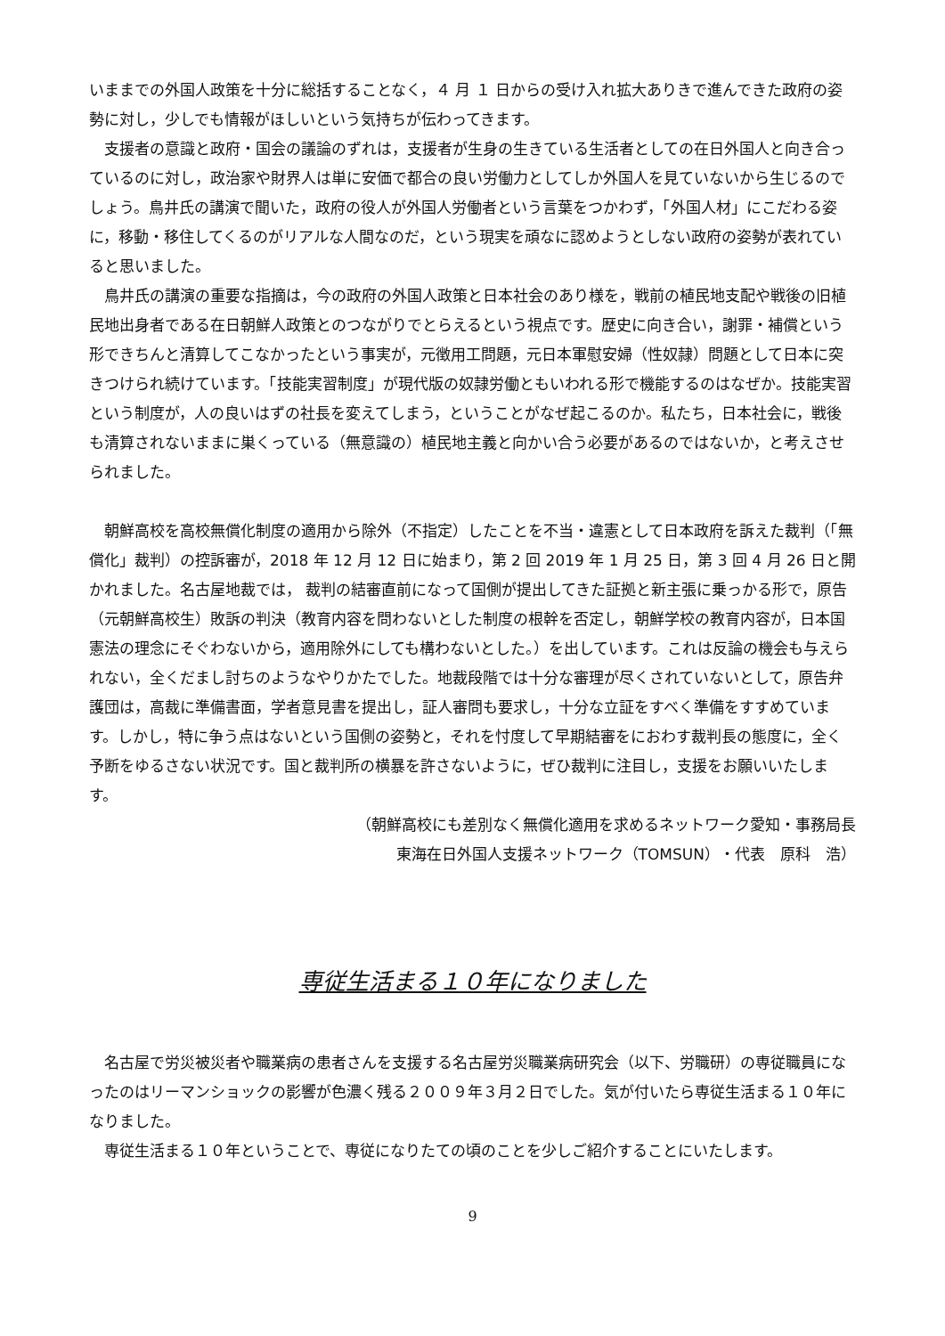いままでの外国人政策を十分に総括することなく，４ 月 １ 日からの受け入れ拡大ありきで進んできた政府の姿勢に対し，少しでも情報がほしいという気持ちが伝わってきます。
支援者の意識と政府・国会の議論のずれは，支援者が生身の生きている生活者としての在日外国人と向き合っているのに対し，政治家や財界人は単に安価で都合の良い労働力としてしか外国人を見ていないから生じるのでしょう。鳥井氏の講演で聞いた，政府の役人が外国人労働者という言葉をつかわず，「外国人材」にこだわる姿に，移動・移住してくるのがリアルな人間なのだ，という現実を頑なに認めようとしない政府の姿勢が表れていると思いました。
鳥井氏の講演の重要な指摘は，今の政府の外国人政策と日本社会のあり様を，戦前の植民地支配や戦後の旧植民地出身者である在日朝鮮人政策とのつながりでとらえるという視点です。歴史に向き合い，謝罪・補償という形できちんと清算してこなかったという事実が，元徴用工問題，元日本軍慰安婦（性奴隷）問題として日本に突きつけられ続けています。「技能実習制度」が現代版の奴隷労働ともいわれる形で機能するのはなぜか。技能実習という制度が，人の良いはずの社長を変えてしまう，ということがなぜ起こるのか。私たち，日本社会に，戦後も清算されないままに巣くっている（無意識の）植民地主義と向かい合う必要があるのではないか，と考えさせられました。
朝鮮高校を高校無償化制度の適用から除外（不指定）したことを不当・違憲として日本政府を訴えた裁判（「無償化」裁判）の控訴審が，2018 年 12 月 12 日に始まり，第 2 回 2019 年 1 月 25 日，第 3 回 4 月 26 日と開かれました。名古屋地裁では， 裁判の結審直前になって国側が提出してきた証拠と新主張に乗っかる形で，原告（元朝鮮高校生）敗訴の判決（教育内容を問わないとした制度の根幹を否定し，朝鮮学校の教育内容が，日本国憲法の理念にそぐわないから，適用除外にしても構わないとした。）を出しています。これは反論の機会も与えられない，全くだまし討ちのようなやりかたでした。地裁段階では十分な審理が尽くされていないとして，原告弁護団は，高裁に準備書面，学者意見書を提出し，証人審問も要求し，十分な立証をすべく準備をすすめています。しかし，特に争う点はないという国側の姿勢と，それを忖度して早期結審をにおわす裁判長の態度に，全く予断をゆるさない状況です。国と裁判所の横暴を許さないように，ぜひ裁判に注目し，支援をお願いいたします。
（朝鮮高校にも差別なく無償化適用を求めるネットワーク愛知・事務局長
東海在日外国人支援ネットワーク（TOMSUN）・代表　原科　浩）
専従生活まる１０年になりました
名古屋で労災被災者や職業病の患者さんを支援する名古屋労災職業病研究会（以下、労職研）の専従職員になったのはリーマンショックの影響が色濃く残る２００９年３月２日でした。気が付いたら専従生活まる１０年になりました。
専従生活まる１０年ということで、専従になりたての頃のことを少しご紹介することにいたします。
9